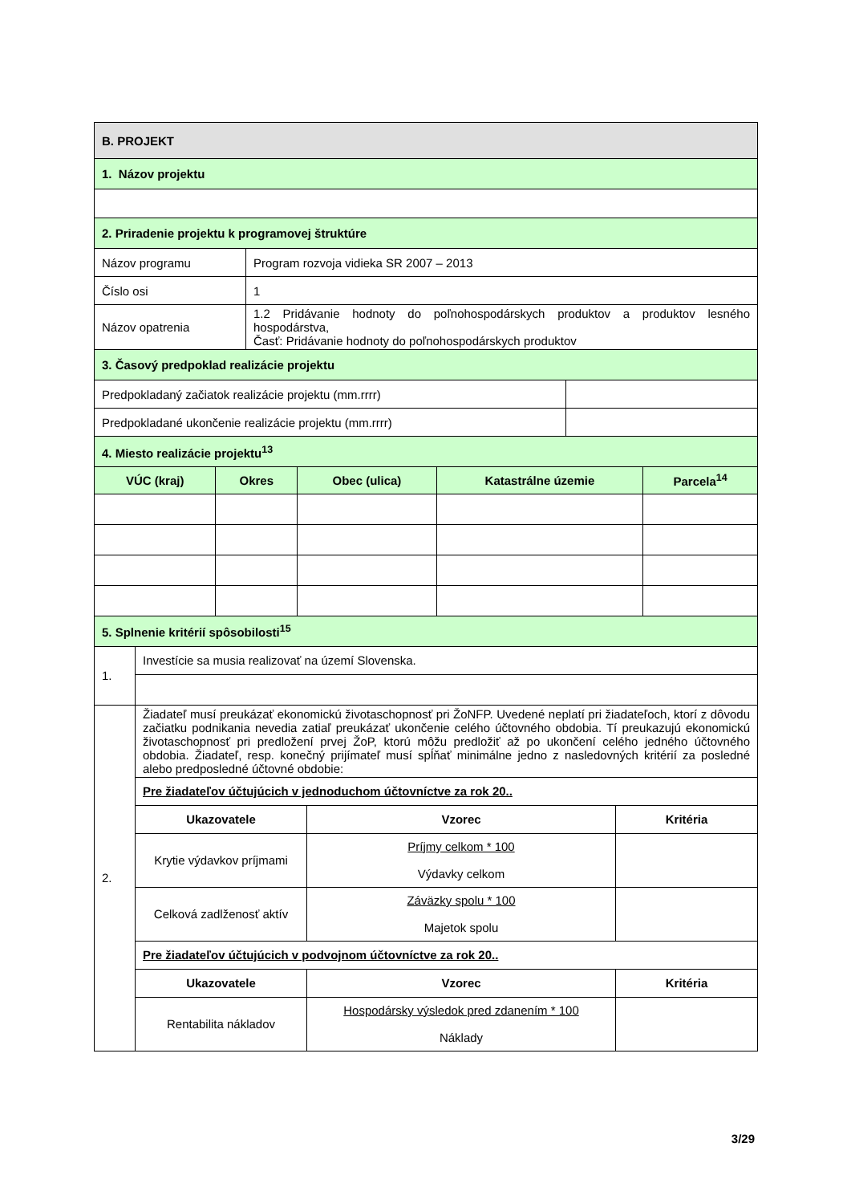| B. PROJEKT |
| 1. Názov projektu |
| 2. Priradenie projektu k programovej štruktúre |
| Názov programu | Program rozvoja vidieka SR 2007 – 2013 |
| Číslo osi | 1 |
| Názov opatrenia | 1.2 Pridávanie hodnoty do poľnohospodárskych produktov a produktov lesného hospodárstva, Časť: Pridávanie hodnoty do poľnohospodárskych produktov |
| 3. Časový predpoklad realizácie projektu | |
| Predpokladaný začiatok realizácie projektu (mm.rrrr) | |
| Predpokladané ukončenie realizácie projektu (mm.rrrr) | |
| 4. Miesto realizácie projektu<sup>13</sup> | |
| VÚC (kraj) | Okres | Obec (ulica) | Katastrálne územie | Parcela<sup>14</sup> |
| --- | --- | --- | --- | --- |
| 5. Splnenie kritérií spôsobilosti<sup>15</sup> | | | | |
| 1. | Investície sa musia realizovať na území Slovenska. | | |
| 2. | Žiadateľ musí preukázať ekonomickú životaschopnosť pri ŽoNFP. Uvedené neplatí pri žiadateľoch, ktorí z dôvodu začiatku podnikania nevedia zatiaľ preukázať ukončenie celého účtovného obdobia. Tí preukazujú ekonomickú životaschopnosť pri predložení prvej ŽoP, ktorú môžu predložiť až po ukončení celého jedného účtovného obdobia. Žiadateľ, resp. konečný prijímateľ musí spĺňať minimálne jedno z nasledovných kritérií za posledné alebo predposledné účtovné obdobie: | | |
| | Pre žiadateľov účtujúcich v jednoduchom účtovníctve za rok 20.. | | |
| | Ukazovatele | Vzorec | Kritéria |
| | Krytie výdavkov príjmami | Príjmy celkom * 100 Výdavky celkom | |
| | Celková zadlženosť aktív | Záväzky spolu * 100 Majetok spolu | |
| | Pre žiadateľov účtujúcich v podvojnom účtovníctve za rok 20.. | | |
| | Ukazovatele | Vzorec | Kritéria |
| | Rentabilita nákladov | Hospodársky výsledok pred zdanením * 100 Náklady | |
3/29